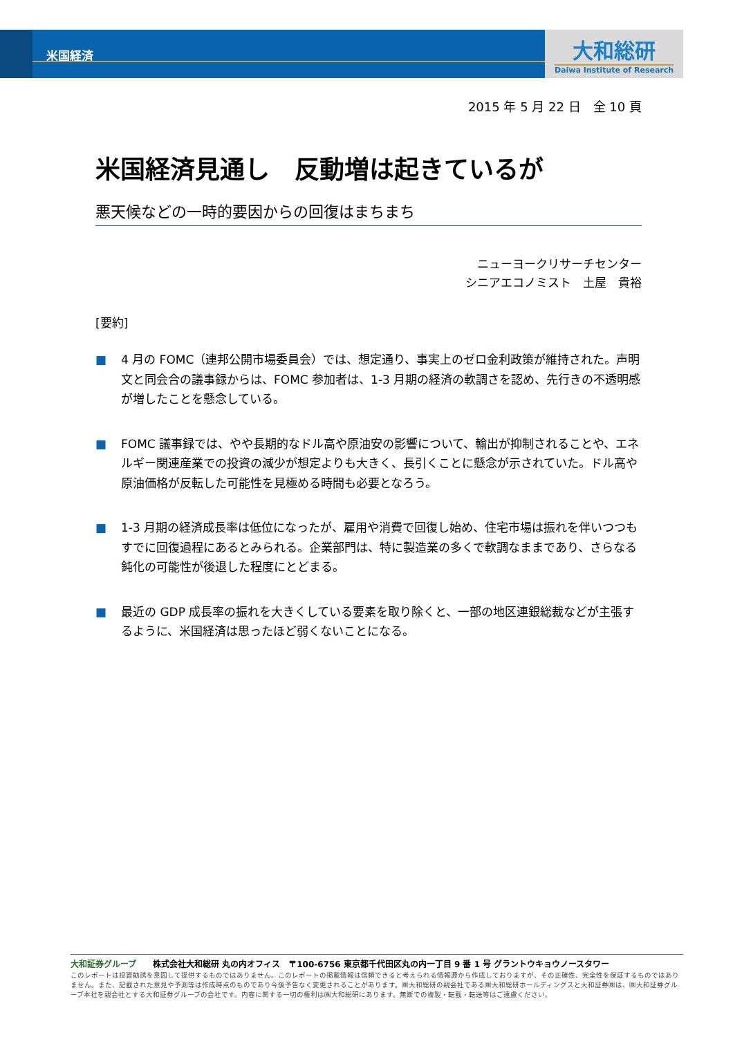米国経済
大和総研
Daiwa Institute of Research
2015 年 5 月 22 日　全 10 頁
米国経済見通し　反動増は起きているが
悪天候などの一時的要因からの回復はまちまち
ニューヨークリサーチセンター
シニアエコノミスト　土屋　貴裕
[要約]
■ 4 月の FOMC（連邦公開市場委員会）では、想定通り、事実上のゼロ金利政策が維持された。声明文と同会合の議事録からは、FOMC 参加者は、1-3 月期の経済の軟調さを認め、先行きの不透明感が増したことを懸念している。
■ FOMC 議事録では、やや長期的なドル高や原油安の影響について、輸出が抑制されることや、エネルギー関連産業での投資の減少が想定よりも大きく、長引くことに懸念が示されていた。ドル高や原油価格が反転した可能性を見極める時間も必要となろう。
■ 1-3 月期の経済成長率は低位になったが、雇用や消費で回復し始め、住宅市場は振れを伴いつつもすでに回復過程にあるとみられる。企業部門は、特に製造業の多くで軟調なままであり、さらなる鈍化の可能性が後退した程度にとどまる。
■ 最近の GDP 成長率の振れを大きくしている要素を取り除くと、一部の地区連銀総裁などが主張するように、米国経済は思ったほど弱くないことになる。
大和証券グループ　　株式会社大和総研 丸の内オフィス　〒100-6756 東京都千代田区丸の内一丁目 9 番 1 号 グラントウキョウノースタワー
このレポートは投資勧誘を意図して提供するものではありません。このレポートの掲載情報は信頼できると考えられる情報源から作成しておりますが、その正確性、完全性を保証するものではありません。また、記載された意見や予測等は作成時点のものであり今後予告なく変更されることがあります。㈱大和総研の親会社である㈱大和総研ホールディングスと大和証券㈱は、㈱大和証券グループ本社を親会社とする大和証券グループの会社です。内容に関する一切の権利は㈱大和総研にあります。無断での複製・転載・転送等はご遠慮ください。